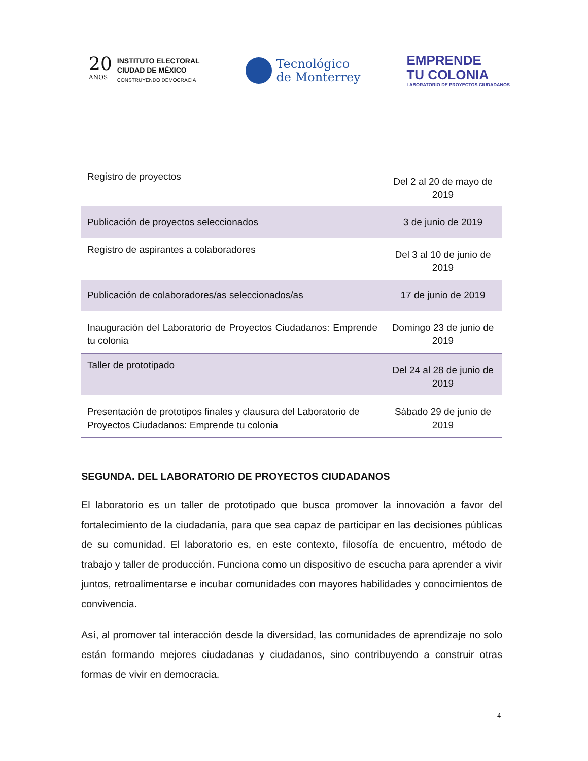20
AÑOS
INSTITUTO ELECTORAL
CIUDAD DE MÉXICO
CONSTRUYENDO DEMOCRACIA
Tecnológico
de Monterrey
EMPRENDE
TU COLONIA
LABORATORIO DE PROYECTOS CIUDADANOS
| Registro de proyectos | Del 2 al 20 de mayo de 2019 |
| Publicación de proyectos seleccionados | 3 de junio de 2019 |
| Registro de aspirantes a colaboradores | Del 3 al 10 de junio de 2019 |
| Publicación de colaboradores/as seleccionados/as | 17 de junio de 2019 |
| Inauguración del Laboratorio de Proyectos Ciudadanos: Emprende tu colonia | Domingo 23 de junio de 2019 |
| Taller de prototipado | Del 24 al 28 de junio de 2019 |
| Presentación de prototipos finales y clausura del Laboratorio de Proyectos Ciudadanos: Emprende tu colonia | Sábado 29 de junio de 2019 |
SEGUNDA. DEL LABORATORIO DE PROYECTOS CIUDADANOS
El laboratorio es un taller de prototipado que busca promover la innovación a favor del fortalecimiento de la ciudadanía, para que sea capaz de participar en las decisiones públicas de su comunidad. El laboratorio es, en este contexto, filosofía de encuentro, método de trabajo y taller de producción. Funciona como un dispositivo de escucha para aprender a vivir juntos, retroalimentarse e incubar comunidades con mayores habilidades y conocimientos de convivencia.
Así, al promover tal interacción desde la diversidad, las comunidades de aprendizaje no solo están formando mejores ciudadanas y ciudadanos, sino contribuyendo a construir otras formas de vivir en democracia.
4